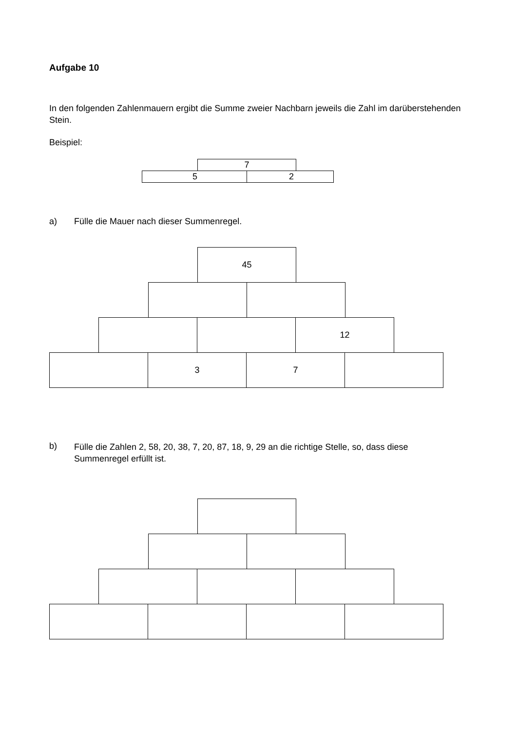Aufgabe 10
In den folgenden Zahlenmauern ergibt die Summe zweier Nachbarn jeweils die Zahl im darüberstehenden Stein.
Beispiel:
7
5 2
a) Fülle die Mauer nach dieser Summenregel.
45
12
3 7
b)
Fülle die Zahlen 2, 58, 20, 38, 7, 20, 87, 18, 9, 29 an die richtige Stelle, so, dass diese Summenregel erfüllt ist.